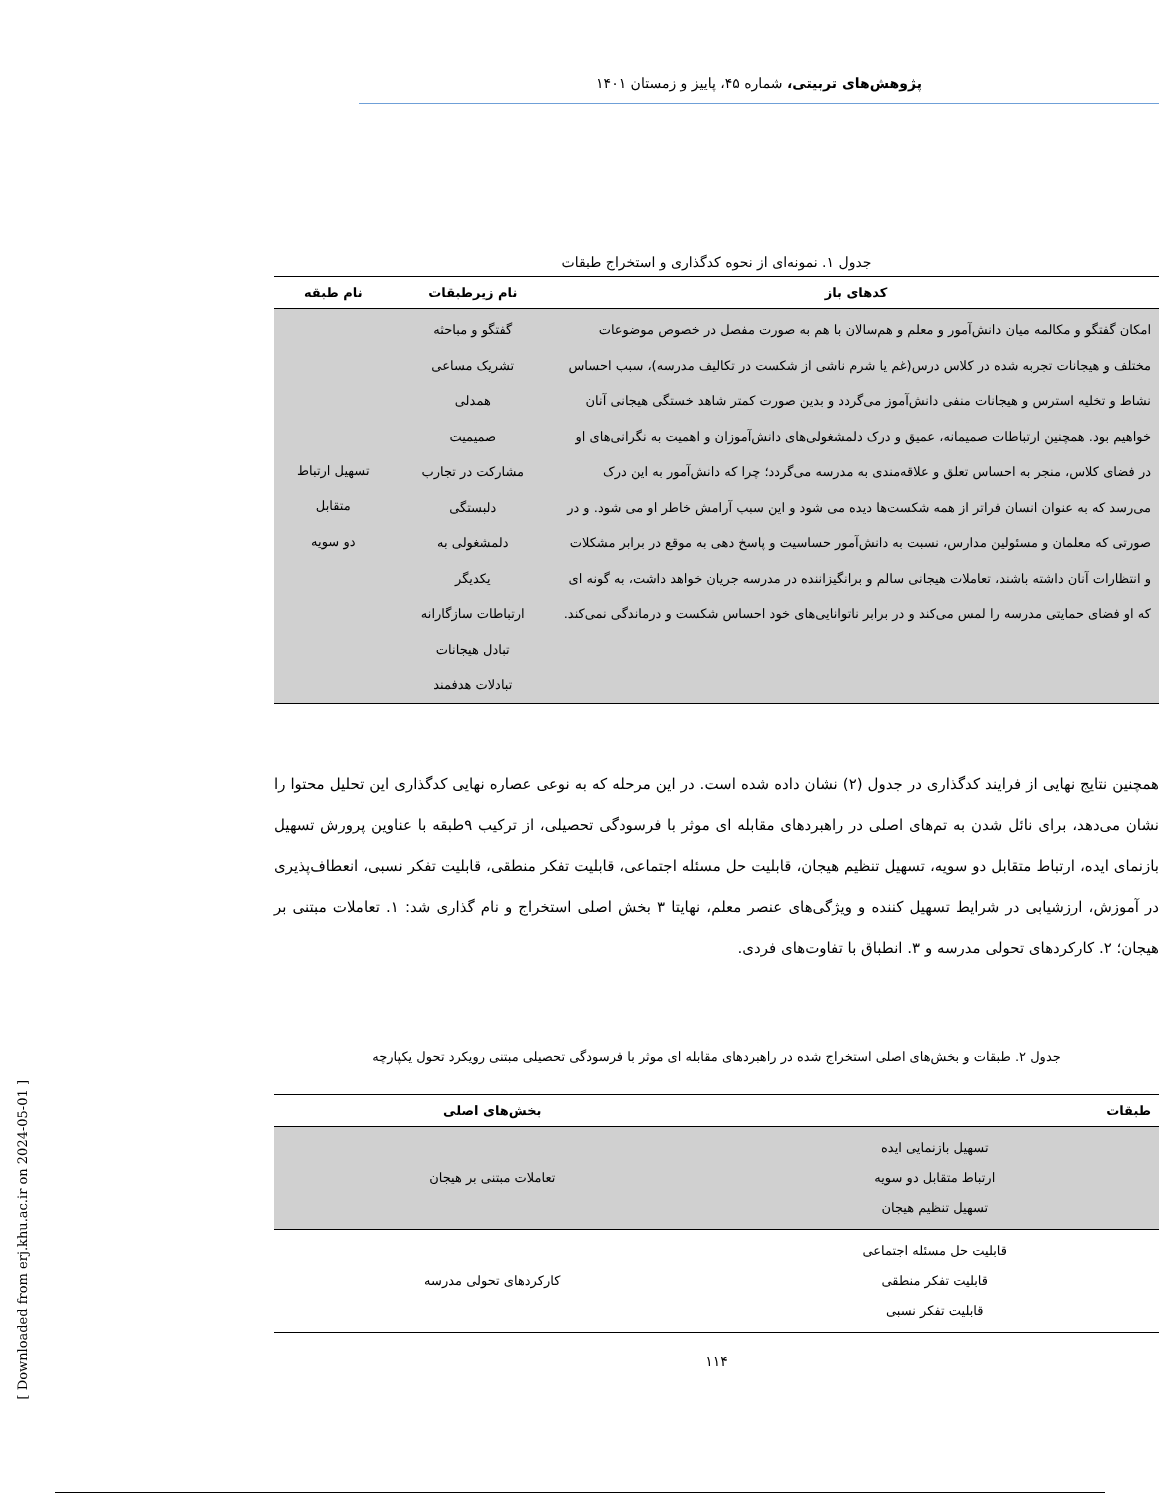پژوهش‌های تربیتی، شماره ۴۵، پاییز و زمستان ۱۴۰۱
جدول ۱. نمونه‌ای از نحوه کدگذاری و استخراج طبقات
| کدهای باز | نام زیرطبقات | نام طبقه |
| --- | --- | --- |
| امکان گفتگو و مکالمه میان دانش‌آمور و معلم و هم‌سالان با هم به صورت مفصل در خصوص موضوعات مختلف و هیجانات تجربه شده در کلاس درس(غم یا شرم ناشی از شکست در تکالیف مدرسه)، سبب احساس نشاط و تخلیه استرس و هیجانات منفی دانش‌آموز می‌گردد و بدین صورت کمتر شاهد خستگی هیجانی آنان خواهیم بود. همچنین ارتباطات صمیمانه، عمیق و درک دلمشغولی‌های دانش‌آموزان و اهمیت به نگرانی‌های او در فضای کلاس، منجر به احساس تعلق و علاقه‌مندی به مدرسه می‌گردد؛ چرا که دانش‌آمور به این درک می‌رسد که به عنوان انسان فراتر از همه شکست‌ها دیده می شود و این سبب آرامش خاطر او می شود. و در صورتی که معلمان و مسئولین مدارس، نسبت به دانش‌آمور حساسیت و پاسخ دهی به موقع در برابر مشکلات و انتظارات آنان داشته باشند، تعاملات هیجانی سالم و برانگیزاننده در مدرسه جریان خواهد داشت، به گونه ای که او فضای حمایتی مدرسه را لمس می‌کند و در برابر ناتوانایی‌های خود احساس شکست و درماندگی نمی‌کند. | گفتگو و مباحثه تشریک مساعی همدلی صمیمیت مشارکت در تجارب دلبستگی دلمشغولی به یکدیگر ارتباطات سازگارانه تبادل هیجانات تبادلات هدفمند | تسهیل ارتباط متقابل دو سویه |
همچنین نتایج نهایی از فرایند کدگذاری در جدول (۲) نشان داده شده است. در این مرحله که به نوعی عصاره نهایی کدگذاری این تحلیل محتوا را نشان می‌دهد، برای نائل شدن به تم‌های اصلی در راهبردهای مقابله ای موثر با فرسودگی تحصیلی، از ترکیب ۹طبقه با عناوین پرورش تسهیل بازنمای ایده، ارتباط متقابل دو سویه، تسهیل تنظیم هیجان، قابلیت حل مسئله اجتماعی، قابلیت تفکر منطقی، قابلیت تفکر نسبی، انعطاف‌پذیری در آموزش، ارزشیابی در شرایط تسهیل کننده و ویژگی‌های عنصر معلم، نهایتا ۳ بخش اصلی استخراج و نام گذاری شد: ۱. تعاملات مبتنی بر هیجان؛ ۲. کارکردهای تحولی مدرسه و ۳. انطباق با تفاوت‌های فردی.
جدول ۲. طبقات و بخش‌های اصلی استخراج شده در راهبردهای مقابله ای موثر با فرسودگی تحصیلی مبتنی رویکرد تحول یکپارچه
| طبقات | بخش‌های اصلی |
| --- | --- |
| تسهیل بازنمایی ایده ارتباط متقابل دو سویه تسهیل تنظیم هیجان | تعاملات مبتنی بر هیجان |
| قابلیت حل مسئله اجتماعی قابلیت تفکر منطقی قابلیت تفکر نسبی | کارکردهای تحولی مدرسه |
۱۱۴
[ Downloaded from erj.khu.ac.ir on 2024-05-01 ]